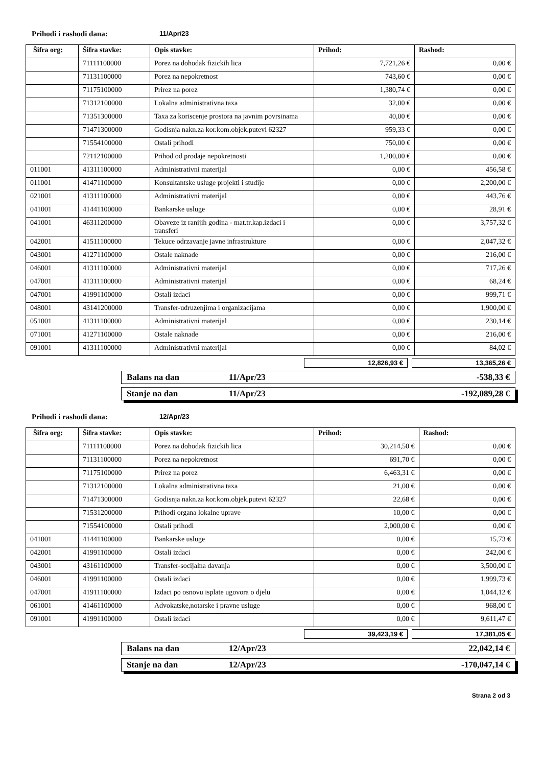Prihodi i rashodi dana: 11/Apr/23
| Šifra org: | Šifra stavke: | Opis stavke: | Prihod: | Rashod: |
| --- | --- | --- | --- | --- |
| | 71111100000 | Porez na dohodak fizickih lica | 7,721,26 € | 0,00 € |
| | 71131100000 | Porez na nepokretnost | 743,60 € | 0,00 € |
| | 71175100000 | Prirez na porez | 1,380,74 € | 0,00 € |
| | 71312100000 | Lokalna administrativna taxa | 32,00 € | 0,00 € |
| | 71351300000 | Taxa za koriscenje prostora na javnim povrsinama | 40,00 € | 0,00 € |
| | 71471300000 | Godisnja nakn.za kor.kom.objek.putevi 62327 | 959,33 € | 0,00 € |
| | 71554100000 | Ostali prihodi | 750,00 € | 0,00 € |
| | 72112100000 | Prihod od prodaje nepokretnosti | 1,200,00 € | 0,00 € |
| 011001 | 41311100000 | Administrativni materijal | 0,00 € | 456,58 € |
| 011001 | 41471100000 | Konsultantske usluge projekti i studije | 0,00 € | 2,200,00 € |
| 021001 | 41311100000 | Administrativni materijal | 0,00 € | 443,76 € |
| 041001 | 41441100000 | Bankarske usluge | 0,00 € | 28,91 € |
| 041001 | 46311200000 | Obaveze iz ranijih godina - mat.tr.kap.izdaci i transferi | 0,00 € | 3,757,32 € |
| 042001 | 41511100000 | Tekuce odrzavanje javne infrastrukture | 0,00 € | 2,047,32 € |
| 043001 | 41271100000 | Ostale naknade | 0,00 € | 216,00 € |
| 046001 | 41311100000 | Administrativni materijal | 0,00 € | 717,26 € |
| 047001 | 41311100000 | Administrativni materijal | 0,00 € | 68,24 € |
| 047001 | 41991100000 | Ostali izdaci | 0,00 € | 999,71 € |
| 048001 | 43141200000 | Transfer-udruzenjima i organizacijama | 0,00 € | 1,900,00 € |
| 051001 | 41311100000 | Administrativni materijal | 0,00 € | 230,14 € |
| 071001 | 41271100000 | Ostale naknade | 0,00 € | 216,00 € |
| 091001 | 41311100000 | Administrativni materijal | 0,00 € | 84,02 € |
12,826,93 € 13,365,26 €
Balans na dan 11/Apr/23 -538,33 €
Stanje na dan 11/Apr/23 -192,089,28 €
Prihodi i rashodi dana: 12/Apr/23
| Šifra org: | Šifra stavke: | Opis stavke: | Prihod: | Rashod: |
| --- | --- | --- | --- | --- |
| | 71111100000 | Porez na dohodak fizickih lica | 30,214,50 € | 0,00 € |
| | 71131100000 | Porez na nepokretnost | 691,70 € | 0,00 € |
| | 71175100000 | Prirez na porez | 6,463,31 € | 0,00 € |
| | 71312100000 | Lokalna administrativna taxa | 21,00 € | 0,00 € |
| | 71471300000 | Godisnja nakn.za kor.kom.objek.putevi 62327 | 22,68 € | 0,00 € |
| | 71531200000 | Prihodi organa lokalne uprave | 10,00 € | 0,00 € |
| | 71554100000 | Ostali prihodi | 2,000,00 € | 0,00 € |
| 041001 | 41441100000 | Bankarske usluge | 0,00 € | 15,73 € |
| 042001 | 41991100000 | Ostali izdaci | 0,00 € | 242,00 € |
| 043001 | 43161100000 | Transfer-socijalna davanja | 0,00 € | 3,500,00 € |
| 046001 | 41991100000 | Ostali izdaci | 0,00 € | 1,999,73 € |
| 047001 | 41911100000 | Izdaci po osnovu isplate ugovora o djelu | 0,00 € | 1,044,12 € |
| 061001 | 41461100000 | Advokatske,notarske i pravne usluge | 0,00 € | 968,00 € |
| 091001 | 41991100000 | Ostali izdaci | 0,00 € | 9,611,47 € |
39,423,19 € 17,381,05 €
Balans na dan 12/Apr/23 22,042,14 €
Stanje na dan 12/Apr/23 -170,047,14 €
Strana 2 od 3